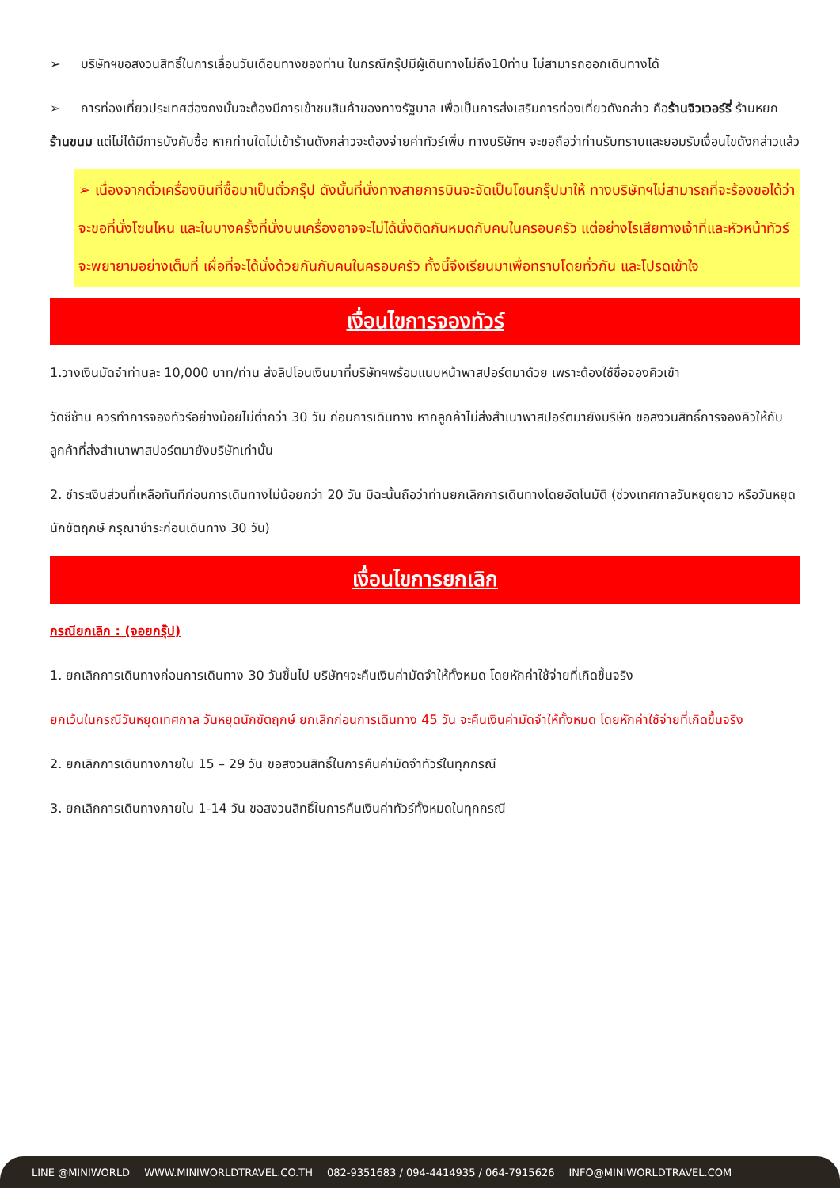➢ บริษัทฯขอสงวนสิทธิ์ในการเลื่อนวันเดือนทางของท่าน ในกรณีกรุ๊ปมีผู้เดินทางไม่ถึง10ท่าน ไม่สามารถออกเดินทางได้
➢ การท่องเที่ยวประเทศฮ่องกงนั้นจะต้องมีการเข้าชมสินค้าของทางรัฐบาล เพื่อเป็นการส่งเสริมการท่องเที่ยวดังกล่าว คือร้านจิวเวอร์รี่ ร้านหยก ร้านขนม แต่ไม่ได้มีการบังคับซื้อ หากท่านใดไม่เข้าร้านดังกล่าวจะต้องจ่ายค่าทัวร์เพิ่ม ทางบริษัทฯ จะขอถือว่าท่านรับทราบและยอมรับเงื่อนไขดังกล่าวแล้ว
➢ เนื่องจากตั๋วเครื่องบินที่ซื้อมาเป็นตั๋วกรุ๊ป ดังนั้นที่นั่งทางสายการบินจะจัดเป็นโซนกรุ๊ปมาให้ ทางบริษัทฯไม่สามารถที่จะร้องขอได้ว่าจะขอที่นั่งโซนไหน และในบางครั้งที่นั่งบนเครื่องอาจจะไม่ได้นั่งติดกันหมดกับคนในครอบครัว แต่อย่างไรเสียทางเจ้าที่และหัวหน้าทัวร์จะพยายามอย่างเต็มที่ เผื่อที่จะได้นั่งด้วยกันกับคนในครอบครัว ทั้งนี้จึงเรียนมาเพื่อทราบโดยทั่วกัน และโปรดเข้าใจ
เงื่อนไขการจองทัวร์
1.วางเงินมัดจำท่านละ 10,000 บาท/ท่าน ส่งลิปโอนเงินมาที่บริษัทฯพร้อมแนบหน้าพาสปอร์ตมาด้วย เพราะต้องใช้ชื่อจองคิวเข้า
วัดซีซ้าน ควรทำการจองทัวร์อย่างน้อยไม่ต่ำกว่า 30 วัน ก่อนการเดินทาง หากลูกค้าไม่ส่งสำเนาพาสปอร์ตมายังบริษัท ขอสงวนสิทธิ์การจองคิวให้กับลูกค้าที่ส่งสำเนาพาสปอร์ตมายังบริษัทเท่านั้น
2. ชำระเงินส่วนที่เหลือทันทีก่อนการเดินทางไม่น้อยกว่า 20 วัน มิฉะนั้นถือว่าท่านยกเลิกการเดินทางโดยอัตโนมัติ (ช่วงเทศกาลวันหยุดยาว หรือวันหยุดนักขัตฤกษ์ กรุณาชำระก่อนเดินทาง 30 วัน)
เงื่อนไขการยกเลิก
กรณียกเลิก : (จอยกรุ๊ป)
1. ยกเลิกการเดินทางก่อนการเดินทาง 30 วันขึ้นไป บริษัทฯจะคืนเงินค่ามัดจำให้ทั้งหมด โดยหักค่าใช้จ่ายที่เกิดขึ้นจริง
ยกเว้นในกรณีวันหยุดเทศกาล วันหยุดนักขัตฤกษ์ ยกเลิกก่อนการเดินทาง 45 วัน จะคืนเงินค่ามัดจำให้ทั้งหมด โดยหักค่าใช้จ่ายที่เกิดขึ้นจริง
2. ยกเลิกการเดินทางภายใน 15 – 29 วัน ขอสงวนสิทธิ์ในการคืนค่ามัดจำทัวร์ในทุกกรณี
3. ยกเลิกการเดินทางภายใน 1-14 วัน ขอสงวนสิทธิ์ในการคืนเงินค่าทัวร์ทั้งหมดในทุกกรณี
LINE @MINIWORLD WWW.MINIWORLDTRAVEL.CO.TH 082-9351683 / 094-4414935 / 064-7915626 INFO@MINIWORLDTRAVEL.COM